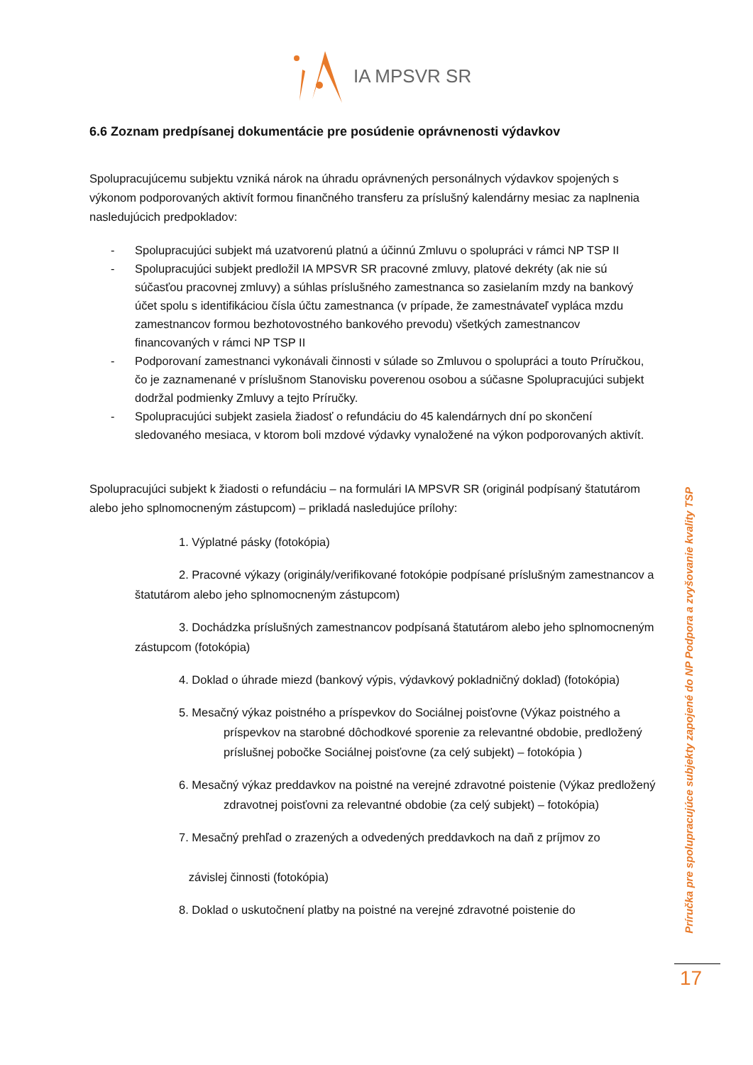IA MPSVR SR
6.6 Zoznam predpísanej dokumentácie pre posúdenie oprávnenosti výdavkov
Spolupracujúcemu subjektu vzniká nárok na úhradu oprávnených personálnych výdavkov spojených s výkonom podporovaných aktivít formou finančného transferu za príslušný kalendárny mesiac za naplnenia nasledujúcich predpokladov:
- Spolupracujúci subjekt má uzatvorenú platnú a účinnú Zmluvu o spolupráci v rámci NP TSP II
- Spolupracujúci subjekt predložil IA MPSVR SR pracovné zmluvy, platové dekréty (ak nie sú súčasťou pracovnej zmluvy) a súhlas príslušného zamestnanca so zasielaním mzdy na bankový účet spolu s identifikáciou čísla účtu zamestnanca (v prípade, že zamestnávateľ vypláca mzdu zamestnancov formou bezhotovostného bankového prevodu) všetkých zamestnancov financovaných v rámci NP TSP II
- Podporovaní zamestnanci vykonávali činnosti v súlade so Zmluvou o spolupráci a touto Príručkou, čo je zaznamenané v príslušnom Stanovisku poverenou osobou a súčasne Spolupracujúci subjekt dodržal podmienky Zmluvy a tejto Príručky.
- Spolupracujúci subjekt zasiela žiadosť o refundáciu do 45 kalendárnych dní po skončení sledovaného mesiaca, v ktorom boli mzdové výdavky vynaložené na výkon podporovaných aktivít.
Spolupracujúci subjekt k žiadosti o refundáciu – na formulári IA MPSVR SR (originál podpísaný štatutárom alebo jeho splnomocneným zástupcom) – prikladá nasledujúce prílohy:
1. Výplatné pásky (fotokópia)
2. Pracovné výkazy (originály/verifikované fotokópie podpísané príslušným zamestnancov a štatutárom alebo jeho splnomocneným zástupcom)
3. Dochádzka príslušných zamestnancov podpísaná štatutárom alebo jeho splnomocneným zástupcom (fotokópia)
4. Doklad o úhrade miezd (bankový výpis, výdavkový pokladničný doklad) (fotokópia)
5. Mesačný výkaz poistného a príspevkov do Sociálnej poisťovne (Výkaz poistného a príspevkov na starobné dôchodkové sporenie za relevantné obdobie, predložený príslušnej pobočke Sociálnej poisťovne (za celý subjekt) – fotokópia )
6. Mesačný výkaz preddavkov na poistné na verejné zdravotné poistenie (Výkaz predložený zdravotnej poisťovni za relevantné obdobie (za celý subjekt) – fotokópia)
7. Mesačný prehľad o zrazených a odvedených preddavkoch na daň z príjmov zo
závislej činnosti (fotokópia)
8. Doklad o uskutočnení platby na poistné na verejné zdravotné poistenie do
Príručka pre spolupracujúce subjekty zapojené do NP Podpora a zvyšovanie kvality TSP
17